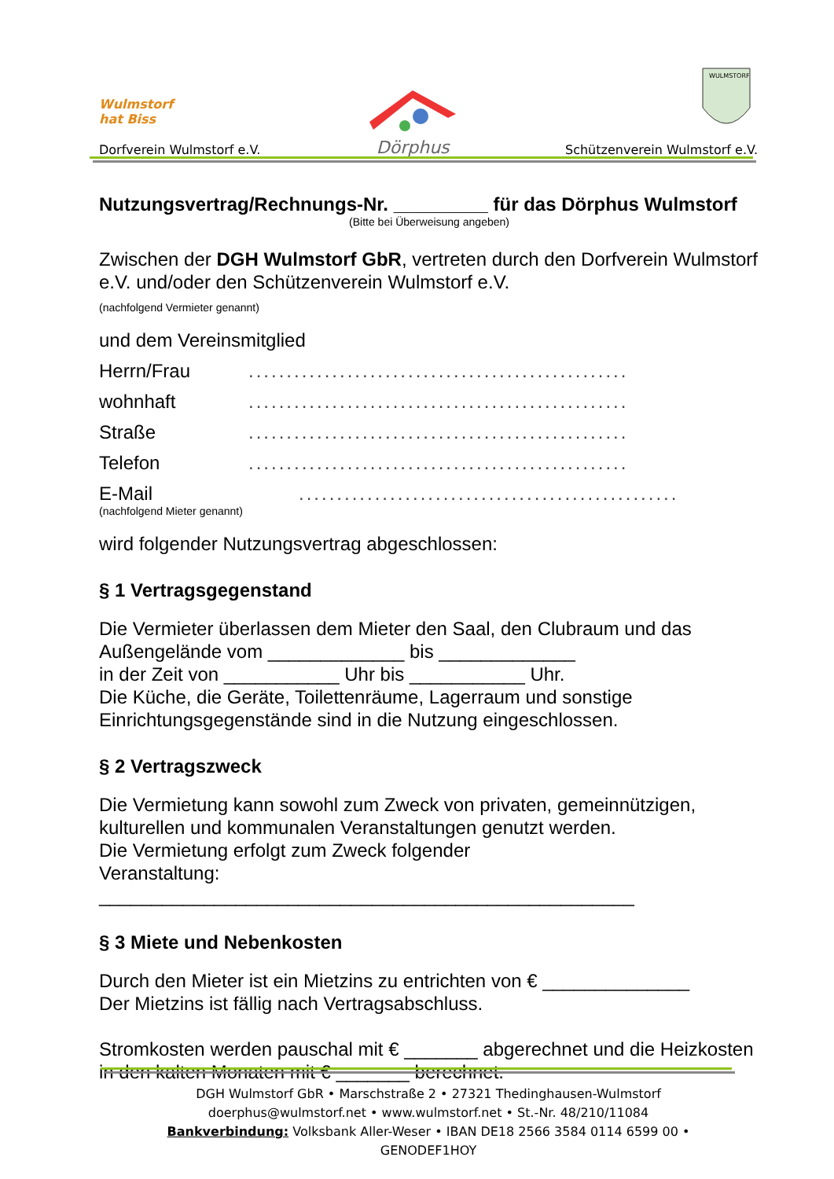Wulmstorf
hat Biss
Dorfverein Wulmstorf e.V.
Dörphus
WULMSTORF
Schützenverein Wulmstorf e.V.
Nutzungsvertrag/Rechnungs-Nr. _________ für das Dörphus Wulmstorf
(Bitte bei Überweisung angeben)
Zwischen der DGH Wulmstorf GbR, vertreten durch den Dorfverein Wulmstorf e.V. und/oder den Schützenverein Wulmstorf e.V.
(nachfolgend Vermieter genannt)
und dem Vereinsmitglied
Herrn/Frau..................................................
wohnhaft..................................................
Straße..................................................
Telefon..................................................
E-Mail..................................................
(nachfolgend Mieter genannt)
wird folgender Nutzungsvertrag abgeschlossen:
§ 1 Vertragsgegenstand
Die Vermieter überlassen dem Mieter den Saal, den Clubraum und das Außengelände vom _____________ bis _____________
in der Zeit von ___________ Uhr bis ___________ Uhr.
Die Küche, die Geräte, Toilettenräume, Lagerraum und sonstige Einrichtungsgegenstände sind in die Nutzung eingeschlossen.
§ 2 Vertragszweck
Die Vermietung kann sowohl zum Zweck von privaten, gemeinnützigen, kulturellen und kommunalen Veranstaltungen genutzt werden.
Die Vermietung erfolgt zum Zweck folgender
Veranstaltung: ___________________________________________________
§ 3 Miete und Nebenkosten
Durch den Mieter ist ein Mietzins zu entrichten von € ______________
Der Mietzins ist fällig nach Vertragsabschluss.
Stromkosten werden pauschal mit € _______ abgerechnet und die Heizkosten in den kalten Monaten mit € _______ berechnet.
DGH Wulmstorf GbR • Marschstraße 2 • 27321 Thedinghausen-Wulmstorf
doerphus@wulmstorf.net • www.wulmstorf.net • St.-Nr. 48/210/11084
Bankverbindung: Volksbank Aller-Weser • IBAN DE18 2566 3584 0114 6599 00 • GENODEF1HOY